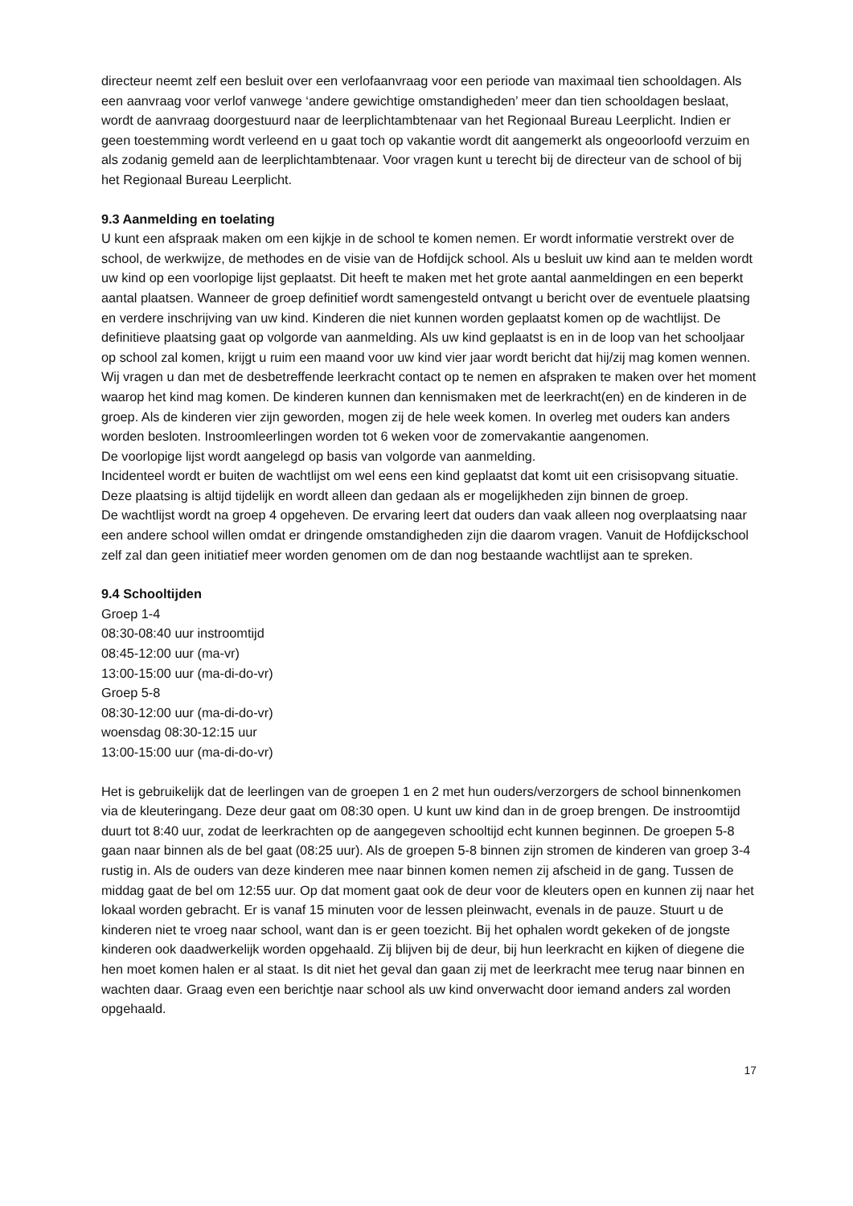directeur neemt zelf een besluit over een verlofaanvraag voor een periode van maximaal tien schooldagen. Als een aanvraag voor verlof vanwege ‘andere gewichtige omstandigheden’ meer dan tien schooldagen beslaat, wordt de aanvraag doorgestuurd naar de leerplichtambtenaar van het Regionaal Bureau Leerplicht. Indien er geen toestemming wordt verleend en u gaat toch op vakantie wordt dit aangemerkt als ongeoorloofd verzuim en als zodanig gemeld aan de leerplichtambtenaar. Voor vragen kunt u terecht bij de directeur van de school of bij het Regionaal Bureau Leerplicht.
9.3 Aanmelding en toelating
U kunt een afspraak maken om een kijkje in de school te komen nemen. Er wordt informatie verstrekt over de school, de werkwijze, de methodes en de visie van de Hofdijck school. Als u besluit uw kind aan te melden wordt uw kind op een voorlopige lijst geplaatst. Dit heeft te maken met het grote aantal aanmeldingen en een beperkt aantal plaatsen. Wanneer de groep definitief wordt samengesteld ontvangt u bericht over de eventuele plaatsing en verdere inschrijving van uw kind. Kinderen die niet kunnen worden geplaatst komen op de wachtlijst. De definitieve plaatsing gaat op volgorde van aanmelding. Als uw kind geplaatst is en in de loop van het schooljaar op school zal komen, krijgt u ruim een maand voor uw kind vier jaar wordt bericht dat hij/zij mag komen wennen. Wij vragen u dan met de desbetreffende leerkracht contact op te nemen en afspraken te maken over het moment waarop het kind mag komen. De kinderen kunnen dan kennismaken met de leerkracht(en) en de kinderen in de groep. Als de kinderen vier zijn geworden, mogen zij de hele week komen. In overleg met ouders kan anders worden besloten. Instroomleerlingen worden tot 6 weken voor de zomervakantie aangenomen.
De voorlopige lijst wordt aangelegd op basis van volgorde van aanmelding.
Incidenteel wordt er buiten de wachtlijst om wel eens een kind geplaatst dat komt uit een crisisopvang situatie. Deze plaatsing is altijd tijdelijk en wordt alleen dan gedaan als er mogelijkheden zijn binnen de groep.
De wachtlijst wordt na groep 4 opgeheven. De ervaring leert dat ouders dan vaak alleen nog overplaatsing naar een andere school willen omdat er dringende omstandigheden zijn die daarom vragen. Vanuit de Hofdijckschool zelf zal dan geen initiatief meer worden genomen om de dan nog bestaande wachtlijst aan te spreken.
9.4 Schooltijden
Groep 1-4
08:30-08:40 uur instroomtijd
08:45-12:00 uur (ma-vr)
13:00-15:00 uur (ma-di-do-vr)
Groep 5-8
08:30-12:00 uur (ma-di-do-vr)
woensdag 08:30-12:15 uur
13:00-15:00 uur (ma-di-do-vr)
Het is gebruikelijk dat de leerlingen van de groepen 1 en 2 met hun ouders/verzorgers de school binnenkomen via de kleuteringang. Deze deur gaat om 08:30 open. U kunt uw kind dan in de groep brengen. De instroomtijd duurt tot 8:40 uur, zodat de leerkrachten op de aangegeven schooltijd echt kunnen beginnen. De groepen 5-8 gaan naar binnen als de bel gaat (08:25 uur). Als de groepen 5-8 binnen zijn stromen de kinderen van groep 3-4 rustig in. Als de ouders van deze kinderen mee naar binnen komen nemen zij afscheid in de gang. Tussen de middag gaat de bel om 12:55 uur. Op dat moment gaat ook de deur voor de kleuters open en kunnen zij naar het lokaal worden gebracht. Er is vanaf 15 minuten voor de lessen pleinwacht, evenals in de pauze. Stuurt u de kinderen niet te vroeg naar school, want dan is er geen toezicht. Bij het ophalen wordt gekeken of de jongste kinderen ook daadwerkelijk worden opgehaald. Zij blijven bij de deur, bij hun leerkracht en kijken of diegene die hen moet komen halen er al staat. Is dit niet het geval dan gaan zij met de leerkracht mee terug naar binnen en wachten daar. Graag even een berichtje naar school als uw kind onverwacht door iemand anders zal worden opgehaald.
17